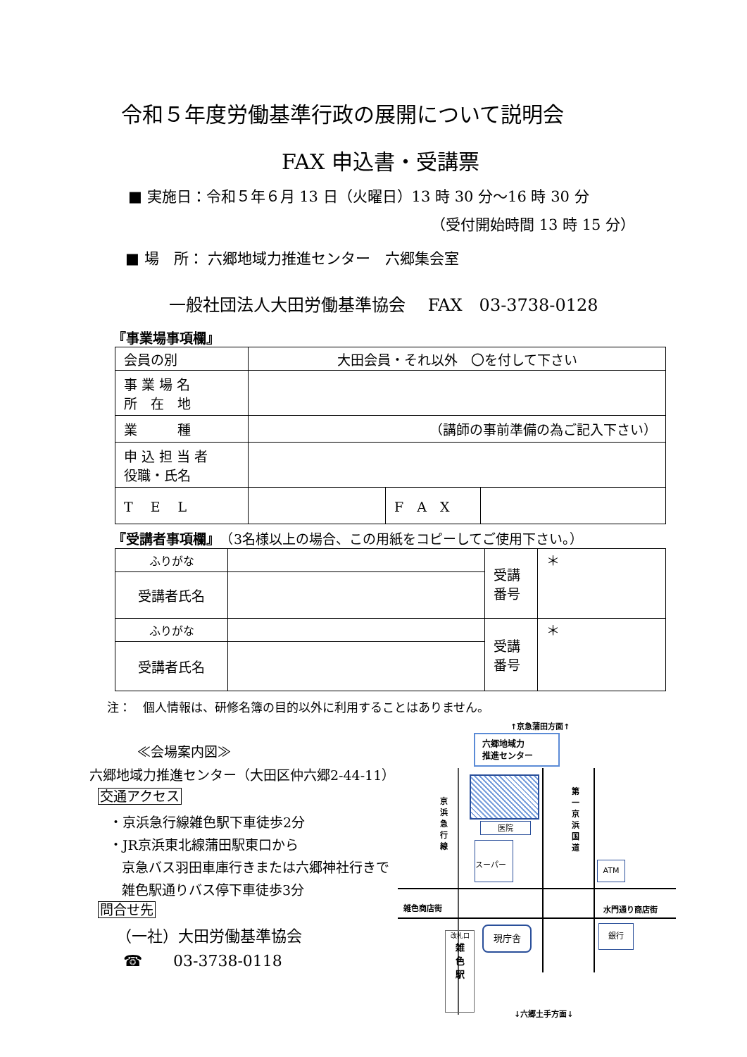令和５年度労働基準行政の展開について説明会
FAX 申込書・受講票
■ 実施日：令和５年６月 13 日（火曜日）13 時 30 分～16 時 30 分
（受付開始時間 13 時 15 分）
■ 場　所： 六郷地域力推進センター　六郷集会室
一般社団法人大田労働基準協会　 FAX　03-3738-0128
『事業場事項欄』
| 会員の別 | 大田会員・それ以外 〇を付して下さい | | |
| 事 業 場 名 所 在 地 | | | |
| 業 種 | （講師の事前準備の為ご記入下さい） | | |
| 申 込 担 当 者 役職・氏名 | | | |
| T E L | | F A X | |
『受講者事項欄』　（3名様以上の場合、この用紙をコピーしてご使用下さい。）
| ふりがな | | 受講 番号 | ＊ |
| 受講者氏名 | | | |
| ふりがな | | 受講 番号 | ＊ |
| 受講者氏名 | | | |
注：　個人情報は、研修名簿の目的以外に利用することはありません。
≪会場案内図≫
六郷地域力推進センター（大田区仲六郷2-44-11）
交通アクセス
・京浜急行線雑色駅下車徒歩2分
・JR京浜東北線蒲田駅東口から
京急バス羽田車庫行きまたは六郷神社行きで
雑色駅通りバス停下車徒歩3分
問合せ先
（一社）大田労働基準協会
☎　　03-3738-0118
↑京急蒲田方面↑
六郷地域力
推進センター
医院
スーパー
京浜急行線
第一京浜国道
ATM
雑色商店街 水門通り商店街
改札口
雑
色
駅
現庁舎 銀行
↓六郷土手方面↓